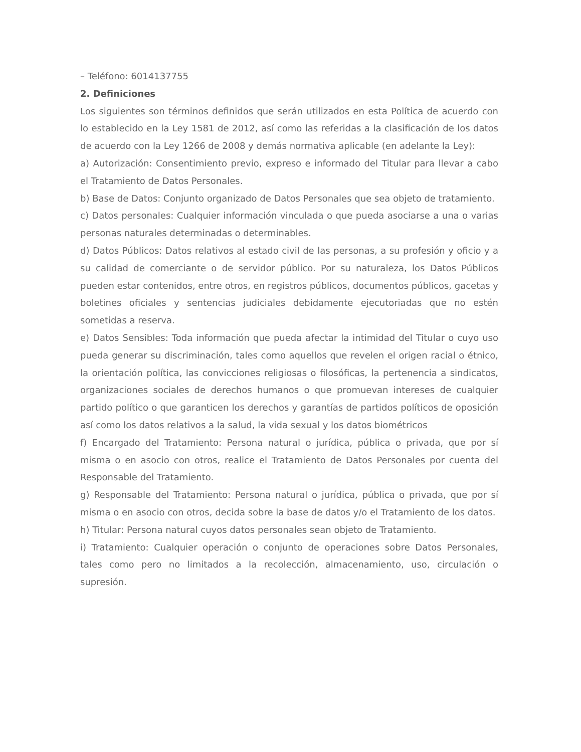– Teléfono: 6014137755
2. Definiciones
Los siguientes son términos definidos que serán utilizados en esta Política de acuerdo con lo establecido en la Ley 1581 de 2012, así como las referidas a la clasificación de los datos de acuerdo con la Ley 1266 de 2008 y demás normativa aplicable (en adelante la Ley):
a) Autorización: Consentimiento previo, expreso e informado del Titular para llevar a cabo el Tratamiento de Datos Personales.
b) Base de Datos: Conjunto organizado de Datos Personales que sea objeto de tratamiento.
c) Datos personales: Cualquier información vinculada o que pueda asociarse a una o varias personas naturales determinadas o determinables.
d) Datos Públicos: Datos relativos al estado civil de las personas, a su profesión y oficio y a su calidad de comerciante o de servidor público. Por su naturaleza, los Datos Públicos pueden estar contenidos, entre otros, en registros públicos, documentos públicos, gacetas y boletines oficiales y sentencias judiciales debidamente ejecutoriadas que no estén sometidas a reserva.
e) Datos Sensibles: Toda información que pueda afectar la intimidad del Titular o cuyo uso pueda generar su discriminación, tales como aquellos que revelen el origen racial o étnico, la orientación política, las convicciones religiosas o filosóficas, la pertenencia a sindicatos, organizaciones sociales de derechos humanos o que promuevan intereses de cualquier partido político o que garanticen los derechos y garantías de partidos políticos de oposición así como los datos relativos a la salud, la vida sexual y los datos biométricos
f) Encargado del Tratamiento: Persona natural o jurídica, pública o privada, que por sí misma o en asocio con otros, realice el Tratamiento de Datos Personales por cuenta del Responsable del Tratamiento.
g) Responsable del Tratamiento: Persona natural o jurídica, pública o privada, que por sí misma o en asocio con otros, decida sobre la base de datos y/o el Tratamiento de los datos.
h) Titular: Persona natural cuyos datos personales sean objeto de Tratamiento.
i) Tratamiento: Cualquier operación o conjunto de operaciones sobre Datos Personales, tales como pero no limitados a la recolección, almacenamiento, uso, circulación o supresión.